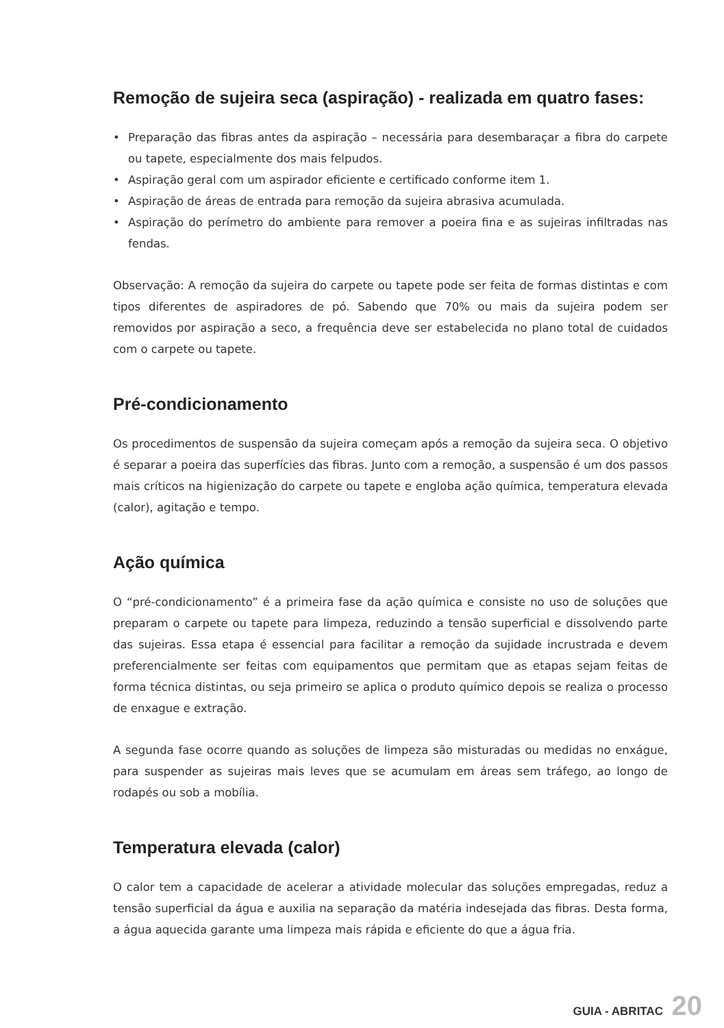Remoção de sujeira seca (aspiração) - realizada em quatro fases:
• Preparação das fibras antes da aspiração – necessária para desembaraçar a fibra do carpete ou tapete, especialmente dos mais felpudos.
• Aspiração geral com um aspirador eficiente e certificado conforme item 1.
• Aspiração de áreas de entrada para remoção da sujeira abrasiva acumulada.
• Aspiração do perímetro do ambiente para remover a poeira fina e as sujeiras infiltradas nas fendas.
Observação: A remoção da sujeira do carpete ou tapete pode ser feita de formas distintas e com tipos diferentes de aspiradores de pó. Sabendo que 70% ou mais da sujeira podem ser removidos por aspiração a seco, a frequência deve ser estabelecida no plano total de cuidados com o carpete ou tapete.
Pré-condicionamento
Os procedimentos de suspensão da sujeira começam após a remoção da sujeira seca. O objetivo é separar a poeira das superfícies das fibras. Junto com a remoção, a suspensão é um dos passos mais críticos na higienização do carpete ou tapete e engloba ação química, temperatura elevada (calor), agitação e tempo.
Ação química
O “pré-condicionamento” é a primeira fase da ação química e consiste no uso de soluções que preparam o carpete ou tapete para limpeza, reduzindo a tensão superficial e dissolvendo parte das sujeiras. Essa etapa é essencial para facilitar a remoção da sujidade incrustrada e devem preferencialmente ser feitas com equipamentos que permitam que as etapas sejam feitas de forma técnica distintas, ou seja primeiro se aplica o produto químico depois se realiza o processo de enxague e extração.
A segunda fase ocorre quando as soluções de limpeza são misturadas ou medidas no enxágue, para suspender as sujeiras mais leves que se acumulam em áreas sem tráfego, ao longo de rodapés ou sob a mobília.
Temperatura elevada (calor)
O calor tem a capacidade de acelerar a atividade molecular das soluções empregadas, reduz a tensão superficial da água e auxilia na separação da matéria indesejada das fibras. Desta forma, a água aquecida garante uma limpeza mais rápida e eficiente do que a água fria.
GUIA - ABRITAC 20